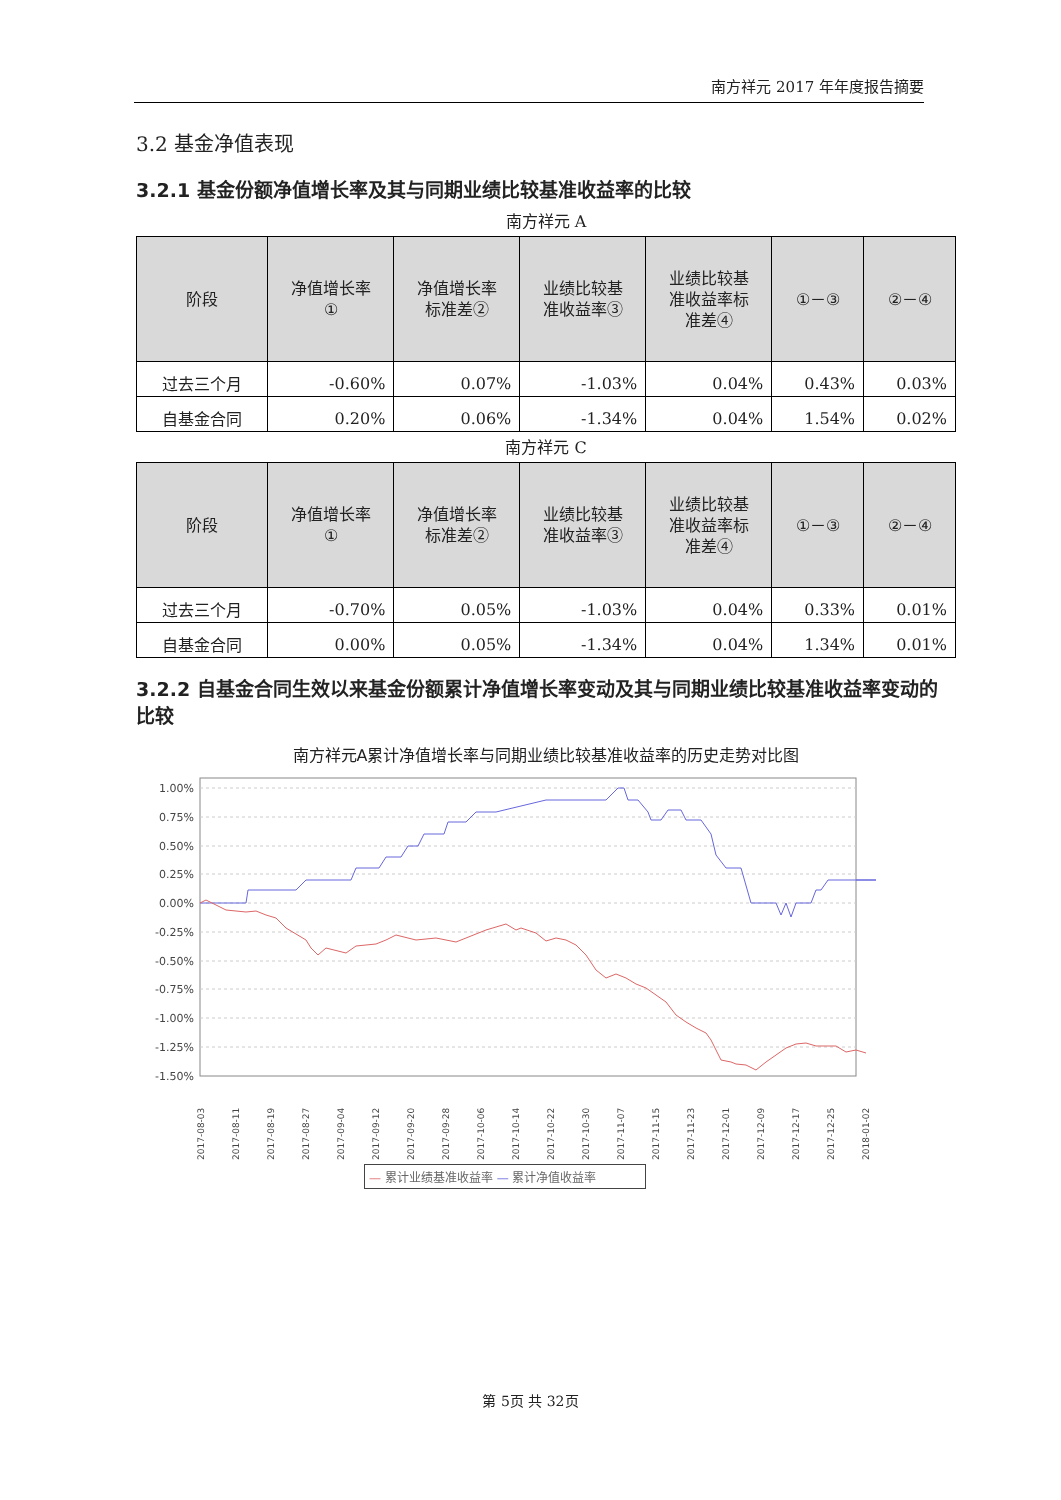南方祥元 2017 年年度报告摘要
3.2 基金净值表现
3.2.1 基金份额净值增长率及其与同期业绩比较基准收益率的比较
南方祥元 A
| 阶段 | 净值增长率 ① | 净值增长率 标准差② | 业绩比较基 准收益率③ | 业绩比较基 准收益率标 准差④ | ①－③ | ②－④ |
| --- | --- | --- | --- | --- | --- | --- |
| 过去三个月 | -0.60% | 0.07% | -1.03% | 0.04% | 0.43% | 0.03% |
| 自基金合同 | 0.20% | 0.06% | -1.34% | 0.04% | 1.54% | 0.02% |
南方祥元 C
| 阶段 | 净值增长率 ① | 净值增长率 标准差② | 业绩比较基 准收益率③ | 业绩比较基 准收益率标 准差④ | ①－③ | ②－④ |
| --- | --- | --- | --- | --- | --- | --- |
| 过去三个月 | -0.70% | 0.05% | -1.03% | 0.04% | 0.33% | 0.01% |
| 自基金合同 | 0.00% | 0.05% | -1.34% | 0.04% | 1.34% | 0.01% |
3.2.2 自基金合同生效以来基金份额累计净值增长率变动及其与同期业绩比较基准收益率变动的比较
南方祥元A累计净值增长率与同期业绩比较基准收益率的历史走势对比图
1.00%
0.75%
0.50%
0.25%
0.00%
-0.25%
-0.50%
-0.75%
-1.00%
-1.25%
-1.50%
2017-08-03
2017-08-11
2017-08-19
2017-08-27
2017-09-04
2017-09-12
2017-09-20
2017-09-28
2017-10-06
2017-10-14
2017-10-22
2017-10-30
2017-11-07
2017-11-15
2017-11-23
2017-12-01
2017-12-09
2017-12-17
2017-12-25
2018-01-02
— 累计业绩基准收益率 — 累计净值收益率
第 5页 共 32页